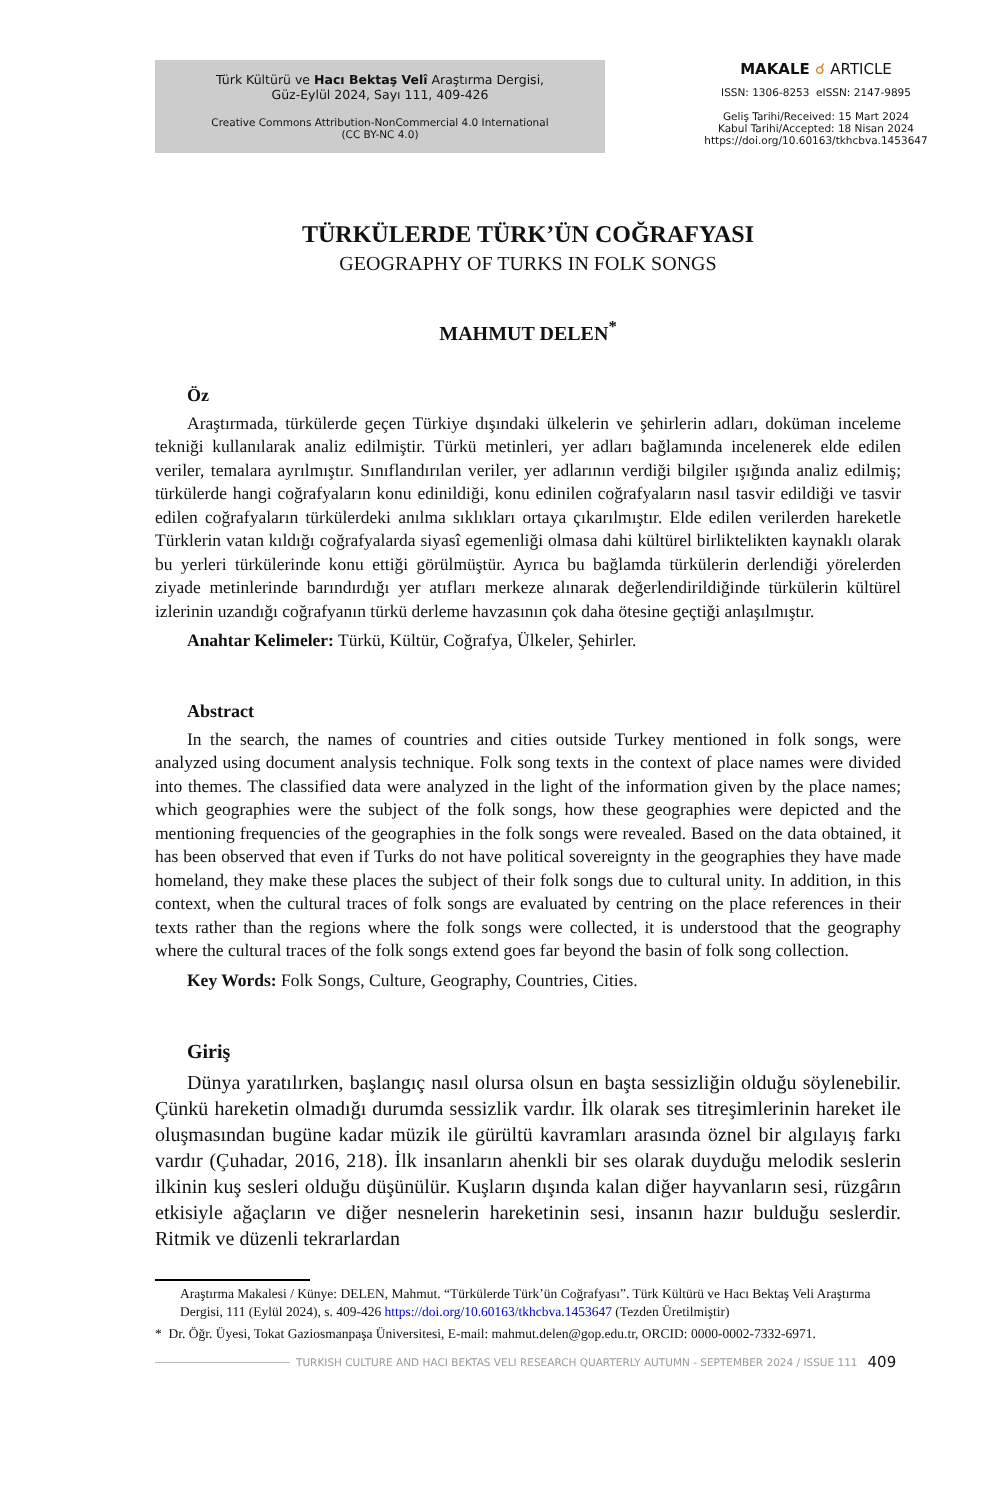Türk Kültürü ve Hacı Bektaş Velî Araştırma Dergisi,
Güz-Eylül 2024, Sayı 111, 409-426
Creative Commons Attribution-NonCommercial 4.0 International
(CC BY-NC 4.0)
MAKALE ☌ ARTICLE
ISSN: 1306-8253 eISSN: 2147-9895
Geliş Tarihi/Received: 15 Mart 2024
Kabul Tarihi/Accepted: 18 Nisan 2024
https://doi.org/10.60163/tkhcbva.1453647
TÜRKÜLERDE TÜRK’ÜN COĞRAFYASI
GEOGRAPHY OF TURKS IN FOLK SONGS
MAHMUT DELEN<sup>*</sup>
Öz
Araştırmada, türkülerde geçen Türkiye dışındaki ülkelerin ve şehirlerin adları, doküman inceleme tekniği kullanılarak analiz edilmiştir. Türkü metinleri, yer adları bağlamında incelenerek elde edilen veriler, temalara ayrılmıştır. Sınıflandırılan veriler, yer adlarının verdiği bilgiler ışığında analiz edilmiş; türkülerde hangi coğrafyaların konu edinildiği, konu edinilen coğrafyaların nasıl tasvir edildiği ve tasvir edilen coğrafyaların türkülerdeki anılma sıklıkları ortaya çıkarılmıştır. Elde edilen verilerden hareketle Türklerin vatan kıldığı coğrafyalarda siyasî egemenliği olmasa dahi kültürel birliktelikten kaynaklı olarak bu yerleri türkülerinde konu ettiği görülmüştür. Ayrıca bu bağlamda türkülerin derlendiği yörelerden ziyade metinlerinde barındırdığı yer atıfları merkeze alınarak değerlendirildiğinde türkülerin kültürel izlerinin uzandığı coğrafyanın türkü derleme havzasının çok daha ötesine geçtiği anlaşılmıştır.
Anahtar Kelimeler: Türkü, Kültür, Coğrafya, Ülkeler, Şehirler.
Abstract
In the search, the names of countries and cities outside Turkey mentioned in folk songs, were analyzed using document analysis technique. Folk song texts in the context of place names were divided into themes. The classified data were analyzed in the light of the information given by the place names; which geographies were the subject of the folk songs, how these geographies were depicted and the mentioning frequencies of the geographies in the folk songs were revealed. Based on the data obtained, it has been observed that even if Turks do not have political sovereignty in the geographies they have made homeland, they make these places the subject of their folk songs due to cultural unity. In addition, in this context, when the cultural traces of folk songs are evaluated by centring on the place references in their texts rather than the regions where the folk songs were collected, it is understood that the geography where the cultural traces of the folk songs extend goes far beyond the basin of folk song collection.
Key Words: Folk Songs, Culture, Geography, Countries, Cities.
Giriş
Dünya yaratılırken, başlangıç nasıl olursa olsun en başta sessizliğin olduğu söylenebilir. Çünkü hareketin olmadığı durumda sessizlik vardır. İlk olarak ses titreşimlerinin hareket ile oluşmasından bugüne kadar müzik ile gürültü kavramları arasında öznel bir algılayış farkı vardır (Çuhadar, 2016, 218). İlk insanların ahenkli bir ses olarak duyduğu melodik seslerin ilkinin kuş sesleri olduğu düşünülür. Kuşların dışında kalan diğer hayvanların sesi, rüzgârın etkisiyle ağaçların ve diğer nesnelerin hareketinin sesi, insanın hazır bulduğu seslerdir. Ritmik ve düzenli tekrarlardan
Araştırma Makalesi / Künye: DELEN, Mahmut. “Türkülerde Türk’ün Coğrafyası”. Türk Kültürü ve Hacı Bektaş Veli Araştırma Dergisi, 111 (Eylül 2024), s. 409-426 https://doi.org/10.60163/tkhcbva.1453647 (Tezden Üretilmiştir)
* Dr. Öğr. Üyesi, Tokat Gaziosmanpaşa Üniversitesi, E-mail: mahmut.delen@gop.edu.tr, ORCID: 0000-0002-7332-6971.
TURKISH CULTURE AND HACI BEKTAS VELI RESEARCH QUARTERLY AUTUMN - SEPTEMBER 2024 / ISSUE 111 409